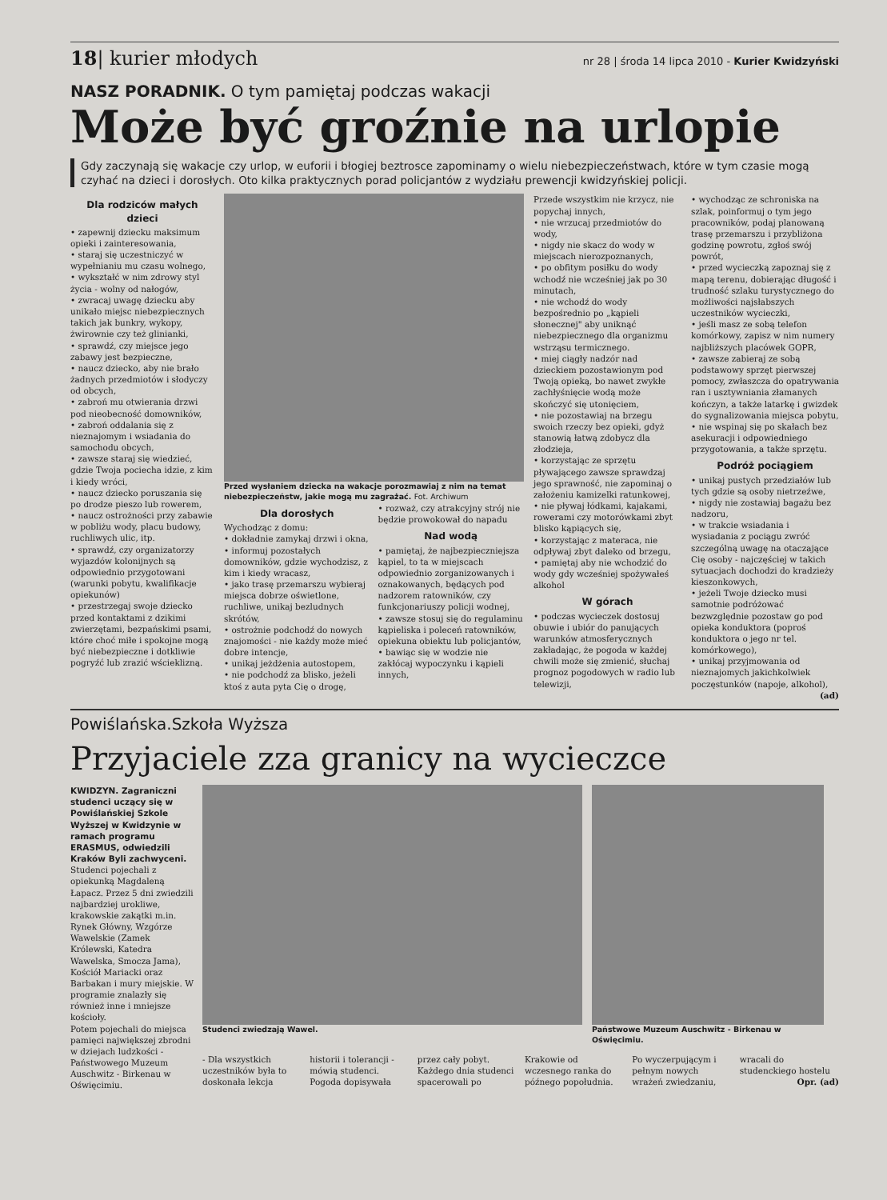18| kurier młodych nr 28 | środa 14 lipca 2010 - Kurier Kwidzyński
NASZ PORADNIK. O tym pamiętaj podczas wakacji
Może być groźnie na urlopie
Gdy zaczynają się wakacje czy urlop, w euforii i błogiej beztrosce zapominamy o wielu niebezpieczeństwach, które w tym czasie mogą czyhać na dzieci i dorosłych. Oto kilka praktycznych porad policjantów z wydziału prewencji kwidzyńskiej policji.
Dla rodziców małych dzieci
• zapewnij dziecku maksimum opieki i zainteresowania,
• staraj się uczestniczyć w wypełnianiu mu czasu wolnego,
• wykształć w nim zdrowy styl życia - wolny od nałogów,
• zwracaj uwagę dziecku aby unikało miejsc niebezpiecznych takich jak bunkry, wykopy, żwirownie czy też glinianki,
• sprawdź, czy miejsce jego zabawy jest bezpieczne,
• naucz dziecko, aby nie brało żadnych przedmiotów i słodyczy od obcych,
• zabroń mu otwierania drzwi pod nieobecność domowników,
• zabroń oddalania się z nieznajomym i wsiadania do samochodu obcych,
• zawsze staraj się wiedzieć, gdzie Twoja pociecha idzie, z kim i kiedy wróci,
• naucz dziecko poruszania się po drodze pieszo lub rowerem,
• naucz ostrożności przy zabawie w pobliżu wody, placu budowy, ruchliwych ulic, itp.
• sprawdź, czy organizatorzy wyjazdów kolonijnych są odpowiednio przygotowani (warunki pobytu, kwalifikacje opiekunów)
• przestrzegaj swoje dziecko przed kontaktami z dzikimi zwierzętami, bezpańskimi psami, które choć miłe i spokojne mogą być niebezpieczne i dotkliwie pogryźć lub zrazić wścieklizną.
Przed wysłaniem dziecka na wakacje porozmawiaj z nim na temat niebezpieczeństw, jakie mogą mu zagrażać. Fot. Archiwum
Dla dorosłych
Wychodząc z domu:
• dokładnie zamykaj drzwi i okna,
• informuj pozostałych domowników, gdzie wychodzisz, z kim i kiedy wracasz,
• jako trasę przemarszu wybieraj miejsca dobrze oświetlone, ruchliwe, unikaj bezludnych skrótów,
• ostrożnie podchodź do nowych znajomości - nie każdy może mieć dobre intencje,
• unikaj jeżdżenia autostopem,
• nie podchodź za blisko, jeżeli ktoś z auta pyta Cię o drogę,
• rozważ, czy atrakcyjny strój nie będzie prowokował do napadu
Nad wodą
• pamiętaj, że najbezpieczniejsza kąpiel, to ta w miejscach odpowiednio zorganizowanych i oznakowanych, będących pod nadzorem ratowników, czy funkcjonariuszy policji wodnej,
• zawsze stosuj się do regulaminu kąpieliska i poleceń ratowników, opiekuna obiektu lub policjantów,
• bawiąc się w wodzie nie zakłócaj wypoczynku i kąpieli innych,
Przede wszystkim nie krzycz, nie popychaj innych,
• nie wrzucaj przedmiotów do wody,
• nigdy nie skacz do wody w miejscach nierozpoznanych,
• po obfitym posiłku do wody wchodź nie wcześniej jak po 30 minutach,
• nie wchodź do wody bezpośrednio po „kąpieli słonecznej" aby uniknąć niebezpiecznego dla organizmu wstrząsu termicznego.
• miej ciągły nadzór nad dzieckiem pozostawionym pod Twoją opieką, bo nawet zwykłe zachłyśnięcie wodą może skończyć się utonięciem,
• nie pozostawiaj na brzegu swoich rzeczy bez opieki, gdyż stanowią łatwą zdobycz dla złodzieja,
• korzystając ze sprzętu pływającego zawsze sprawdzaj jego sprawność, nie zapominaj o założeniu kamizelki ratunkowej,
• nie pływaj łódkami, kajakami, rowerami czy motorówkami zbyt blisko kąpiących się,
• korzystając z materaca, nie odpływaj zbyt daleko od brzegu,
• pamiętaj aby nie wchodzić do wody gdy wcześniej spożywałeś alkohol
W górach
• podczas wycieczek dostosuj obuwie i ubiór do panujących warunków atmosferycznych zakładając, że pogoda w każdej chwili może się zmienić, słuchaj prognoz pogodowych w radio lub telewizji,
• wychodząc ze schroniska na szlak, poinformuj o tym jego pracowników, podaj planowaną trasę przemarszu i przybliżona godzinę powrotu, zgłoś swój powrót,
• przed wycieczką zapoznaj się z mapą terenu, dobierając długość i trudność szlaku turystycznego do możliwości najsłabszych uczestników wycieczki,
• jeśli masz ze sobą telefon komórkowy, zapisz w nim numery najbliższych placówek GOPR,
• zawsze zabieraj ze sobą podstawowy sprzęt pierwszej pomocy, zwłaszcza do opatrywania ran i usztywniania złamanych kończyn, a także latarkę i gwizdek do sygnalizowania miejsca pobytu,
• nie wspinaj się po skałach bez asekuracji i odpowiedniego przygotowania, a także sprzętu.
Podróż pociągiem
• unikaj pustych przedziałów lub tych gdzie są osoby nietrzeźwe,
• nigdy nie zostawiaj bagażu bez nadzoru,
• w trakcie wsiadania i wysiadania z pociągu zwróć szczególną uwagę na otaczające Cię osoby - najczęściej w takich sytuacjach dochodzi do kradzieży kieszonkowych,
• jeżeli Twoje dziecko musi samotnie podróżować bezwzględnie pozostaw go pod opieka konduktora (poproś konduktora o jego nr tel. komórkowego),
• unikaj przyjmowania od nieznajomych jakichkolwiek poczęstunków (napoje, alkohol),
(ad)
Powiślańska.Szkoła Wyższa
Przyjaciele zza granicy na wycieczce
KWIDZYN. Zagraniczni studenci uczący się w Powiślańskiej Szkole Wyższej w Kwidzynie w ramach programu ERASMUS, odwiedzili Kraków Byli zachwyceni.
Studenci pojechali z opiekunką Magdaleną Łapacz. Przez 5 dni zwiedzili najbardziej urokliwe, krakowskie zakątki m.in. Rynek Główny, Wzgórze Wawelskie (Zamek Królewski, Katedra Wawelska, Smocza Jama), Kościół Mariacki oraz Barbakan i mury miejskie. W programie znalazły się również inne i mniejsze kościoły.
Potem pojechali do miejsca pamięci największej zbrodni w dziejach ludzkości - Państwowego Muzeum Auschwitz - Birkenau w Oświęcimiu.
Studenci zwiedzają Wawel.
Państwowe Muzeum Auschwitz - Birkenau w Oświęcimiu.
- Dla wszystkich uczestników była to doskonała lekcja historii i tolerancji - mówią studenci.
Pogoda dopisywała przez cały pobyt. Każdego dnia studenci spacerowali po Krakowie od wczesnego ranka do późnego popołudnia. Po wyczerpującym i pełnym nowych wrażeń zwiedzaniu, wracali do studenckiego hostelu
Opr. (ad)